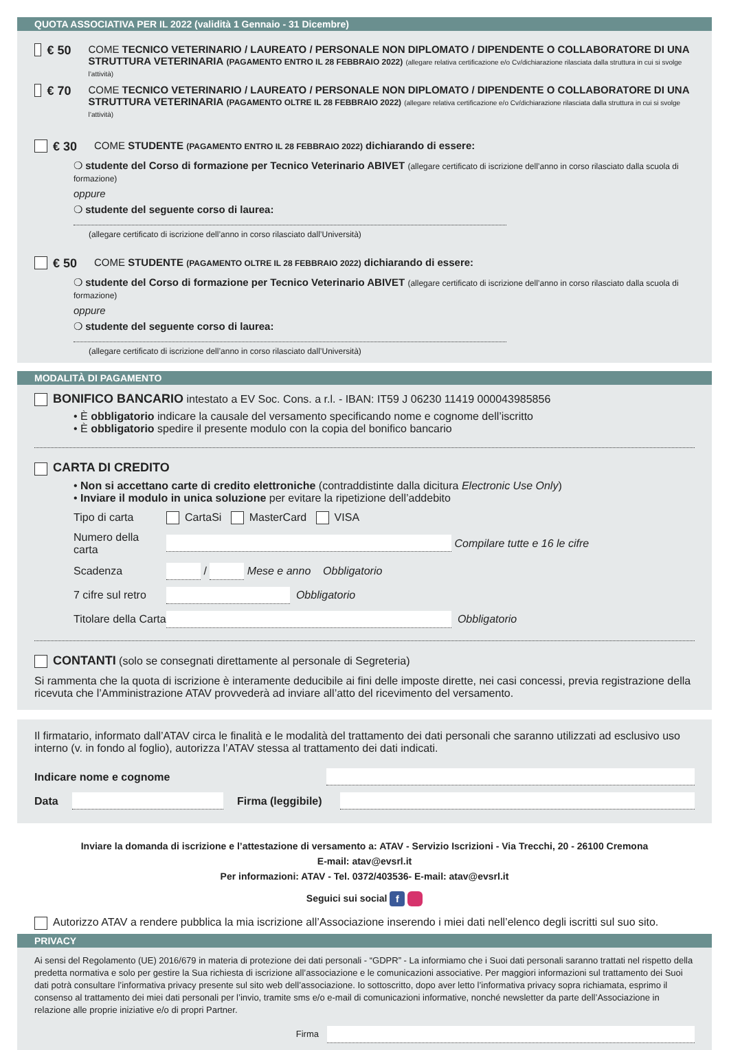QUOTA ASSOCIATIVA PER IL 2022 (validità 1 Gennaio - 31 Dicembre)
€ 50 COME TECNICO VETERINARIO / LAUREATO / PERSONALE NON DIPLOMATO / DIPENDENTE O COLLABORATORE DI UNA STRUTTURA VETERINARIA (PAGAMENTO ENTRO IL 28 FEBBRAIO 2022) (allegare relativa certificazione e/o Cv/dichiarazione rilasciata dalla struttura in cui si svolge l’attività)
€ 70 COME TECNICO VETERINARIO / LAUREATO / PERSONALE NON DIPLOMATO / DIPENDENTE O COLLABORATORE DI UNA STRUTTURA VETERINARIA (PAGAMENTO OLTRE IL 28 FEBBRAIO 2022) (allegare relativa certificazione e/o Cv/dichiarazione rilasciata dalla struttura in cui si svolge l’attività)
€ 30 COME STUDENTE (PAGAMENTO ENTRO IL 28 FEBBRAIO 2022) dichiarando di essere:
❍ studente del Corso di formazione per Tecnico Veterinario ABIVET (allegare certificato di iscrizione dell’anno in corso rilasciato dalla scuola di formazione)
oppure
❍ studente del seguente corso di laurea:
(allegare certificato di iscrizione dell’anno in corso rilasciato dall’Università)
€ 50 COME STUDENTE (PAGAMENTO OLTRE IL 28 FEBBRAIO 2022) dichiarando di essere:
❍ studente del Corso di formazione per Tecnico Veterinario ABIVET (allegare certificato di iscrizione dell’anno in corso rilasciato dalla scuola di formazione)
oppure
❍ studente del seguente corso di laurea:
(allegare certificato di iscrizione dell’anno in corso rilasciato dall’Università)
MODALITÀ DI PAGAMENTO
BONIFICO BANCARIO intestato a EV Soc. Cons. a r.l. - IBAN: IT59 J 06230 11419 000043985856
• È obbligatorio indicare la causale del versamento specificando nome e cognome dell’iscritto
• È obbligatorio spedire il presente modulo con la copia del bonifico bancario
CARTA DI CREDITO
• Non si accettano carte di credito elettroniche (contraddistinte dalla dicitura Electronic Use Only)
• Inviare il modulo in unica soluzione per evitare la ripetizione dell’addebito
Tipo di carta CartaSi MasterCard VISA
Numero della carta Compilare tutte e 16 le cifre
Scadenza / Mese e anno Obbligatorio
7 cifre sul retro Obbligatorio
Titolare della Carta Obbligatorio
CONTANTI (solo se consegnati direttamente al personale di Segreteria)
Si rammenta che la quota di iscrizione è interamente deducibile ai fini delle imposte dirette, nei casi concessi, previa registrazione della ricevuta che l’Amministrazione ATAV provvederà ad inviare all’atto del ricevimento del versamento.
Il firmatario, informato dall’ATAV circa le finalità e le modalità del trattamento dei dati personali che saranno utilizzati ad esclusivo uso interno (v. in fondo al foglio), autorizza l’ATAV stessa al trattamento dei dati indicati.
Indicare nome e cognome
Data Firma (leggibile)
Inviare la domanda di iscrizione e l’attestazione di versamento a: ATAV - Servizio Iscrizioni - Via Trecchi, 20 - 26100 Cremona
E-mail: atav@evsrl.it
Per informazioni: ATAV - Tel. 0372/403536- E-mail: atav@evsrl.it
Seguici sui social f
Autorizzo ATAV a rendere pubblica la mia iscrizione all’Associazione inserendo i miei dati nell’elenco degli iscritti sul suo sito.
PRIVACY
Ai sensi del Regolamento (UE) 2016/679 in materia di protezione dei dati personali - “GDPR” - La informiamo che i Suoi dati personali saranno trattati nel rispetto della predetta normativa e solo per gestire la Sua richiesta di iscrizione all’associazione e le comunicazioni associative. Per maggiori informazioni sul trattamento dei Suoi dati potrà consultare l’informativa privacy presente sul sito web dell’associazione. Io sottoscritto, dopo aver letto l’informativa privacy sopra richiamata, esprimo il consenso al trattamento dei miei dati personali per l’invio, tramite sms e/o e-mail di comunicazioni informative, nonché newsletter da parte dell’Associazione in relazione alle proprie iniziative e/o di propri Partner.
Firma